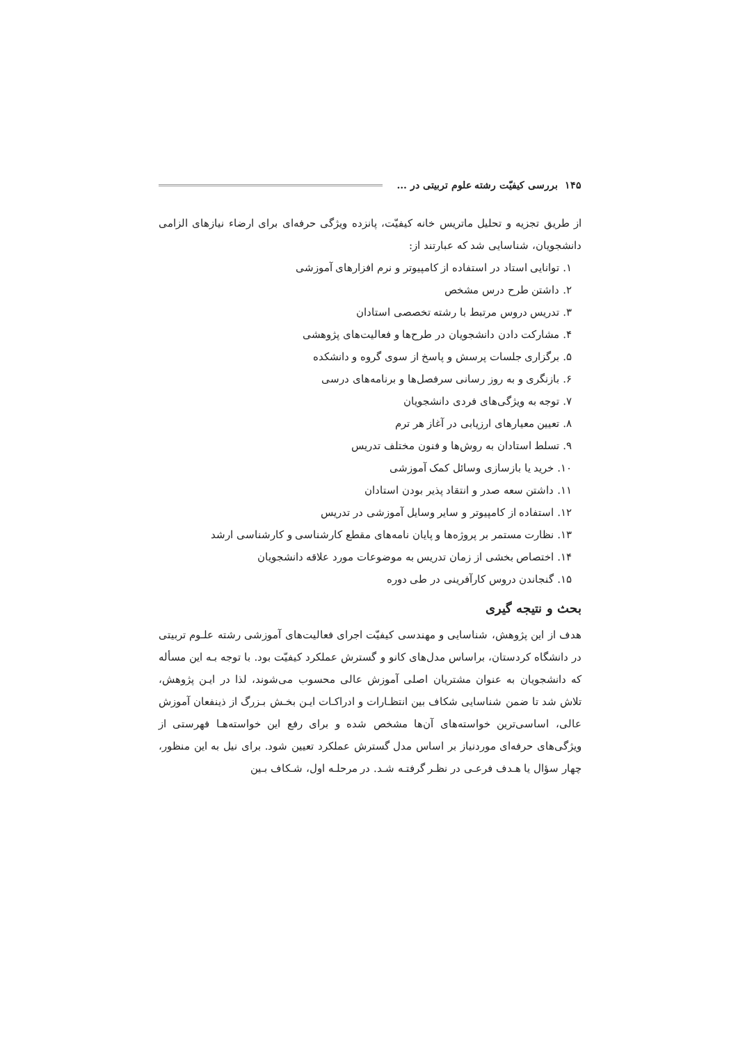۱۴۵ بررسی کیفیّت رشته علوم تربیتی در ...
از طریق تجزیه و تحلیل ماتریس خانه کیفیّت، پانزده ویژگی حرفه‌ای برای ارضاء نیازهای الزامی دانشجویان، شناسایی شد که عبارتند از:
۱. توانایی استاد در استفاده از کامپیوتر و نرم افزارهای آموزشی
۲. داشتن طرح درس مشخص
۳. تدریس دروس مرتبط با رشته تخصصی استادان
۴. مشارکت دادن دانشجویان در طرح‌ها و فعالیت‌های پژوهشی
۵. برگزاری جلسات پرسش و پاسخ از سوی گروه و دانشکده
۶. بازنگری و به روز رسانی سرفصل‌ها و برنامه‌های درسی
۷. توجه به ویژگی‌های فردی دانشجویان
۸. تعیین معیارهای ارزیابی در آغاز هر ترم
۹. تسلط استادان به روش‌ها و فنون مختلف تدریس
۱۰. خرید یا بازسازی وسائل کمک آموزشی
۱۱. داشتن سعه صدر و انتقاد پذیر بودن استادان
۱۲. استفاده از کامپیوتر و سایر وسایل آموزشی در تدریس
۱۳. نظارت مستمر بر پروژه‌ها و پایان نامه‌های مقطع کارشناسی و کارشناسی ارشد
۱۴. اختصاص بخشی از زمان تدریس به موضوعات مورد علاقه دانشجویان
۱۵. گنجاندن دروس کارآفرینی در طی دوره
بحث و نتیجه گیری
هدف از این پژوهش، شناسایی و مهندسی کیفیّت اجرای فعالیت‌های آموزشی رشته علـوم تربیتی در دانشگاه کردستان، براساس مدل‌های کانو و گسترش عملکرد کیفیّت بود. با توجه بـه این مسأله که دانشجویان به عنوان مشتریان اصلی آموزش عالی محسوب می‌شوند، لذا در ایـن پژوهش، تلاش شد تا ضمن شناسایی شکاف بین انتظـارات و ادراکـات ایـن بخـش بـزرگ از ذینفعان آموزش عالی، اساسی‌ترین خواسته‌های آن‌ها مشخص شده و برای رفع این خواسته‌هـا فهرستی از ویژگی‌های حرفه‌ای موردنیاز بر اساس مدل گسترش عملکرد تعیین شود. برای نیل به این منظور، چهار سؤال یا هـدف فرعـی در نظـر گرفتـه شـد. در مرحلـه اول، شـکاف بـین